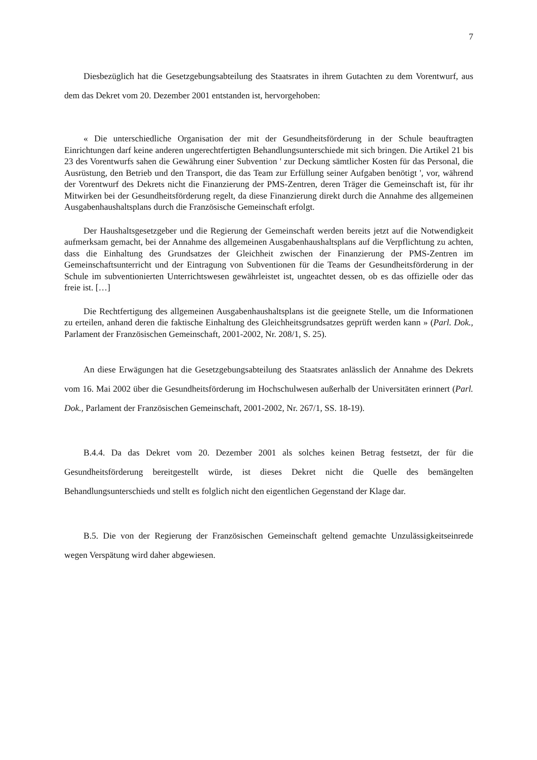7
Diesbezüglich hat die Gesetzgebungsabteilung des Staatsrates in ihrem Gutachten zu dem Vorentwurf, aus dem das Dekret vom 20. Dezember 2001 entstanden ist, hervorgehoben:
« Die unterschiedliche Organisation der mit der Gesundheitsförderung in der Schule beauftragten Einrichtungen darf keine anderen ungerechtfertigten Behandlungsunterschiede mit sich bringen. Die Artikel 21 bis 23 des Vorentwurfs sahen die Gewährung einer Subvention ' zur Deckung sämtlicher Kosten für das Personal, die Ausrüstung, den Betrieb und den Transport, die das Team zur Erfüllung seiner Aufgaben benötigt ', vor, während der Vorentwurf des Dekrets nicht die Finanzierung der PMS-Zentren, deren Träger die Gemeinschaft ist, für ihr Mitwirken bei der Gesundheitsförderung regelt, da diese Finanzierung direkt durch die Annahme des allgemeinen Ausgabenhaushaltsplans durch die Französische Gemeinschaft erfolgt.
Der Haushaltsgesetzgeber und die Regierung der Gemeinschaft werden bereits jetzt auf die Notwendigkeit aufmerksam gemacht, bei der Annahme des allgemeinen Ausgabenhaushaltsplans auf die Verpflichtung zu achten, dass die Einhaltung des Grundsatzes der Gleichheit zwischen der Finanzierung der PMS-Zentren im Gemeinschaftsunterricht und der Eintragung von Subventionen für die Teams der Gesundheitsförderung in der Schule im subventionierten Unterrichtswesen gewährleistet ist, ungeachtet dessen, ob es das offizielle oder das freie ist. […]
Die Rechtfertigung des allgemeinen Ausgabenhaushaltsplans ist die geeignete Stelle, um die Informationen zu erteilen, anhand deren die faktische Einhaltung des Gleichheitsgrundsatzes geprüft werden kann » (Parl. Dok., Parlament der Französischen Gemeinschaft, 2001-2002, Nr. 208/1, S. 25).
An diese Erwägungen hat die Gesetzgebungsabteilung des Staatsrates anlässlich der Annahme des Dekrets vom 16. Mai 2002 über die Gesundheitsförderung im Hochschulwesen außerhalb der Universitäten erinnert (Parl. Dok., Parlament der Französischen Gemeinschaft, 2001-2002, Nr. 267/1, SS. 18-19).
B.4.4. Da das Dekret vom 20. Dezember 2001 als solches keinen Betrag festsetzt, der für die Gesundheitsförderung bereitgestellt würde, ist dieses Dekret nicht die Quelle des bemängelten Behandlungsunterschieds und stellt es folglich nicht den eigentlichen Gegenstand der Klage dar.
B.5. Die von der Regierung der Französischen Gemeinschaft geltend gemachte Unzulässigkeitseinrede wegen Verspätung wird daher abgewiesen.